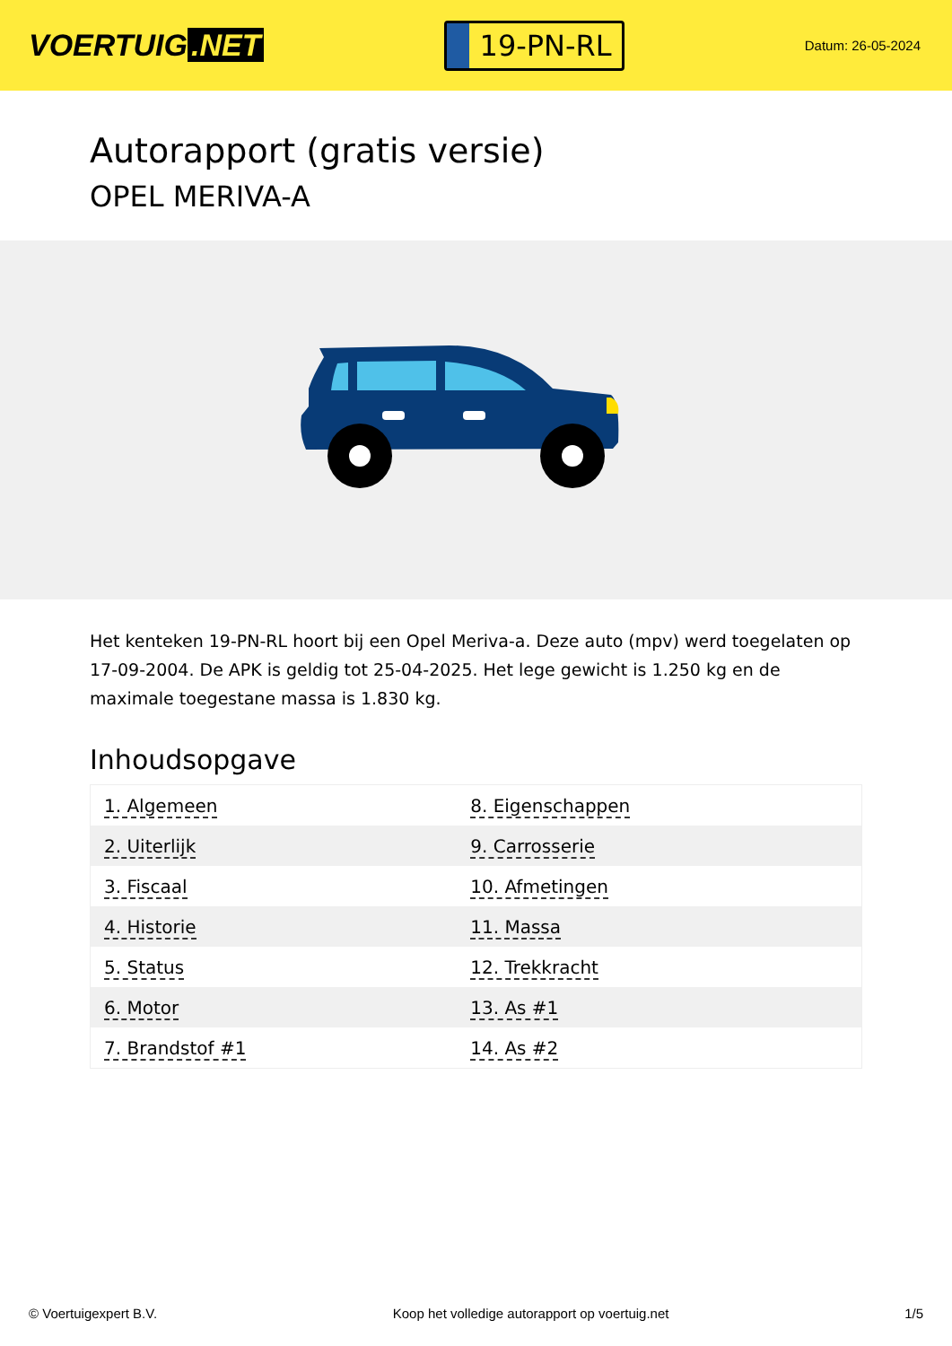VOERTUIG.NET
19-PN-RL
Datum: 26-05-2024
Autorapport (gratis versie)
OPEL MERIVA-A
Het kenteken 19-PN-RL hoort bij een Opel Meriva-a. Deze auto (mpv) werd toegelaten op 17-09-2004. De APK is geldig tot 25-04-2025. Het lege gewicht is 1.250 kg en de maximale toegestane massa is 1.830 kg.
Inhoudsopgave
| 1. Algemeen | 8. Eigenschappen |
| 2. Uiterlijk | 9. Carrosserie |
| 3. Fiscaal | 10. Afmetingen |
| 4. Historie | 11. Massa |
| 5. Status | 12. Trekkracht |
| 6. Motor | 13. As #1 |
| 7. Brandstof #1 | 14. As #2 |
© Voertuigexpert B.V. Koop het volledige autorapport op voertuig.net 1/5